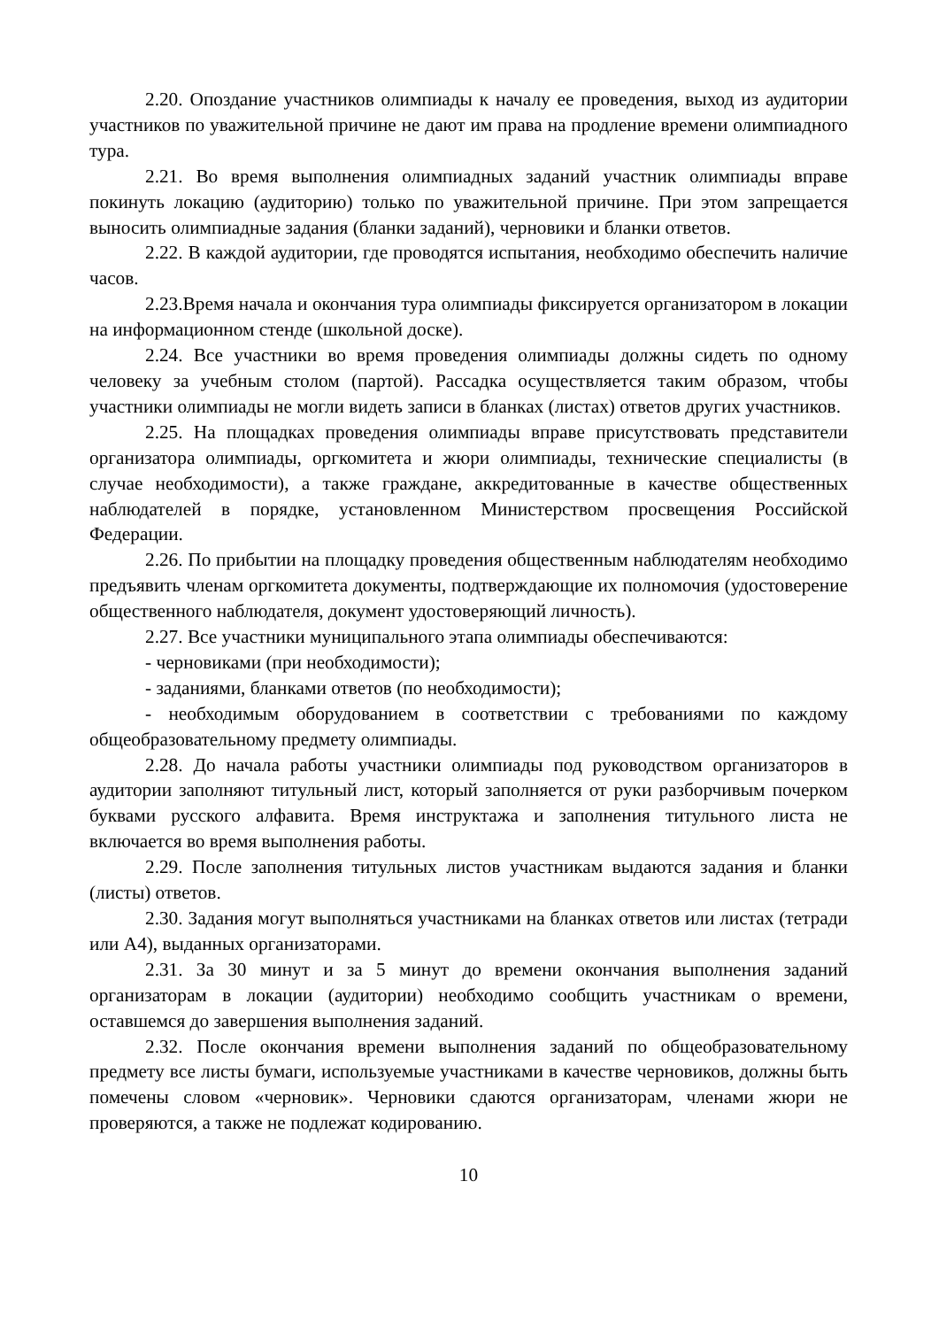2.20. Опоздание участников олимпиады к началу ее проведения, выход из аудитории участников по уважительной причине не дают им права на продление времени олимпиадного тура.
2.21. Во время выполнения олимпиадных заданий участник олимпиады вправе покинуть локацию (аудиторию) только по уважительной причине. При этом запрещается выносить олимпиадные задания (бланки заданий), черновики и бланки ответов.
2.22. В каждой аудитории, где проводятся испытания, необходимо обеспечить наличие часов.
2.23.Время начала и окончания тура олимпиады фиксируется организатором в локации на информационном стенде (школьной доске).
2.24. Все участники во время проведения олимпиады должны сидеть по одному человеку за учебным столом (партой). Рассадка осуществляется таким образом, чтобы участники олимпиады не могли видеть записи в бланках (листах) ответов других участников.
2.25. На площадках проведения олимпиады вправе присутствовать представители организатора олимпиады, оргкомитета и жюри олимпиады, технические специалисты (в случае необходимости), а также граждане, аккредитованные в качестве общественных наблюдателей в порядке, установленном Министерством просвещения Российской Федерации.
2.26. По прибытии на площадку проведения общественным наблюдателям необходимо предъявить членам оргкомитета документы, подтверждающие их полномочия (удостоверение общественного наблюдателя, документ удостоверяющий личность).
2.27. Все участники муниципального этапа олимпиады обеспечиваются:
- черновиками (при необходимости);
- заданиями, бланками ответов (по необходимости);
- необходимым оборудованием в соответствии с требованиями по каждому общеобразовательному предмету олимпиады.
2.28. До начала работы участники олимпиады под руководством организаторов в аудитории заполняют титульный лист, который заполняется от руки разборчивым почерком буквами русского алфавита. Время инструктажа и заполнения титульного листа не включается во время выполнения работы.
2.29. После заполнения титульных листов участникам выдаются задания и бланки (листы) ответов.
2.30. Задания могут выполняться участниками на бланках ответов или листах (тетради или А4), выданных организаторами.
2.31. За 30 минут и за 5 минут до времени окончания выполнения заданий организаторам в локации (аудитории) необходимо сообщить участникам о времени, оставшемся до завершения выполнения заданий.
2.32. После окончания времени выполнения заданий по общеобразовательному предмету все листы бумаги, используемые участниками в качестве черновиков, должны быть помечены словом «черновик». Черновики сдаются организаторам, членами жюри не проверяются, а также не подлежат кодированию.
10